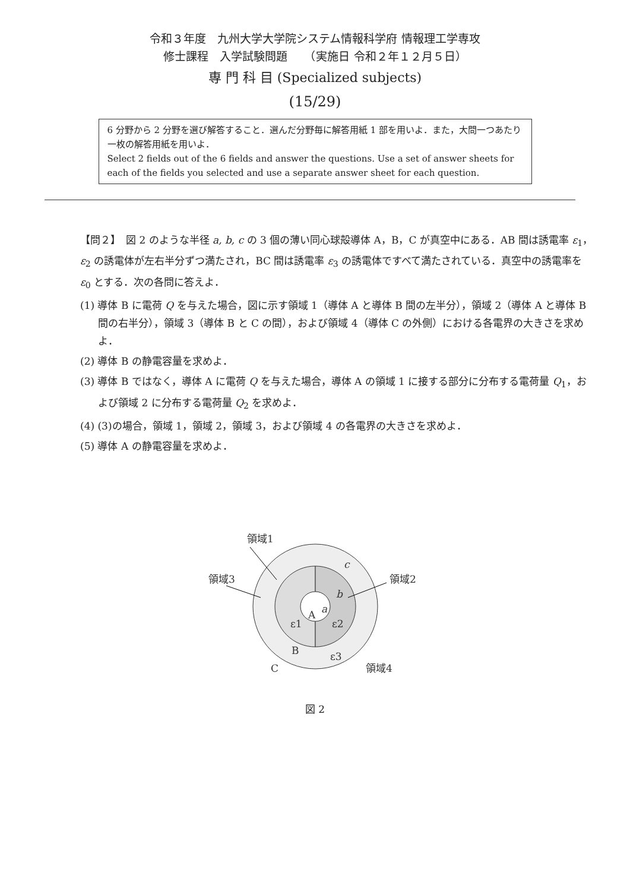令和３年度　九州大学大学院システム情報科学府 情報理工学専攻
修士課程　入学試験問題　　（実施日 令和２年１２月５日）
専 門 科 目 (Specialized subjects)
(15/29)
6 分野から 2 分野を選び解答すること．選んだ分野毎に解答用紙 1 部を用いよ．また，大問一つあたり一枚の解答用紙を用いよ．
Select 2 fields out of the 6 fields and answer the questions. Use a set of answer sheets for each of the fields you selected and use a separate answer sheet for each question.
【問２】　図 2 のような半径 a, b, c の 3 個の薄い同心球殻導体 A，B，C が真空中にある．AB 間は誘電率 ε<sub>1</sub>，ε<sub>2</sub> の誘電体が左右半分ずつ満たされ，BC 間は誘電率 ε<sub>3</sub> の誘電体ですべて満たされている．真空中の誘電率を ε<sub>0</sub> とする．次の各問に答えよ．
(1) 導体 B に電荷 Q を与えた場合，図に示す領域 1（導体 A と導体 B 間の左半分），領域 2（導体 A と導体 B 間の右半分），領域 3（導体 B と C の間），および領域 4（導体 C の外側）における各電界の大きさを求めよ．
(2) 導体 B の静電容量を求めよ．
(3) 導体 B ではなく，導体 A に電荷 Q を与えた場合，導体 A の領域 1 に接する部分に分布する電荷量 Q<sub>1</sub>，および領域 2 に分布する電荷量 Q<sub>2</sub> を求めよ．
(4) (3)の場合，領域 1，領域 2，領域 3，および領域 4 の各電界の大きさを求めよ．
(5) 導体 A の静電容量を求めよ．
領域1
領域3
領域2
領域4
A
a
b
c
ε1
ε2
B
ε3
C
図 2